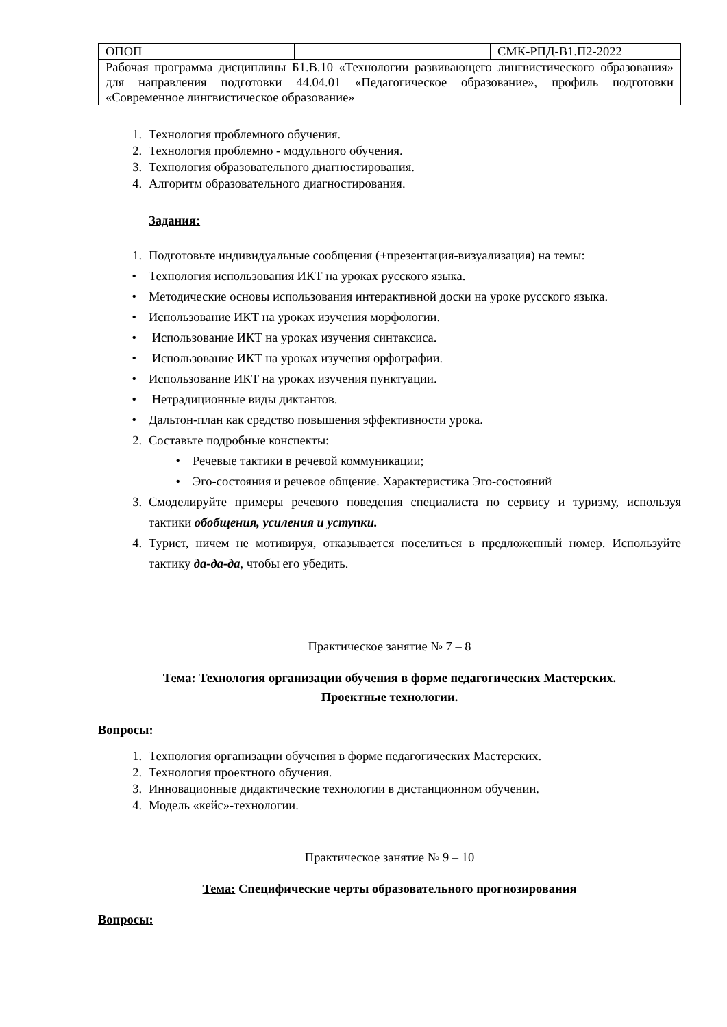| ОПОП | | СМК-РПД-В1.П2-2022 |
| Рабочая программа дисциплины Б1.В.10 «Технологии развивающего лингвистического образования» для направления подготовки 44.04.01 «Педагогическое образование», профиль подготовки «Современное лингвистическое образование» | | |
1. Технология проблемного обучения.
2. Технология проблемно - модульного обучения.
3. Технология образовательного диагностирования.
4. Алгоритм образовательного диагностирования.
Задания:
1. Подготовьте индивидуальные сообщения (+презентация-визуализация) на темы:
• Технология использования ИКТ на уроках русского языка.
• Методические основы использования интерактивной доски на уроке русского языка.
• Использование ИКТ на уроках изучения морфологии.
• Использование ИКТ на уроках изучения синтаксиса.
• Использование ИКТ на уроках изучения орфографии.
• Использование ИКТ на уроках изучения пунктуации.
• Нетрадиционные виды диктантов.
• Дальтон-план как средство повышения эффективности урока.
2. Составьте подробные конспекты:
• Речевые тактики в речевой коммуникации;
• Эго-состояния и речевое общение. Характеристика Эго-состояний
3. Смоделируйте примеры речевого поведения специалиста по сервису и туризму, используя тактики обобщения, усиления и уступки.
4. Турист, ничем не мотивируя, отказывается поселиться в предложенный номер. Используйте тактику да-да-да, чтобы его убедить.
Практическое занятие № 7 – 8
Тема: Технология организации обучения в форме педагогических Мастерских.
Проектные технологии.
Вопросы:
1. Технология организации обучения в форме педагогических Мастерских.
2. Технология проектного обучения.
3. Инновационные дидактические технологии в дистанционном обучении.
4. Модель «кейс»-технологии.
Практическое занятие № 9 – 10
Тема: Специфические черты образовательного прогнозирования
Вопросы: